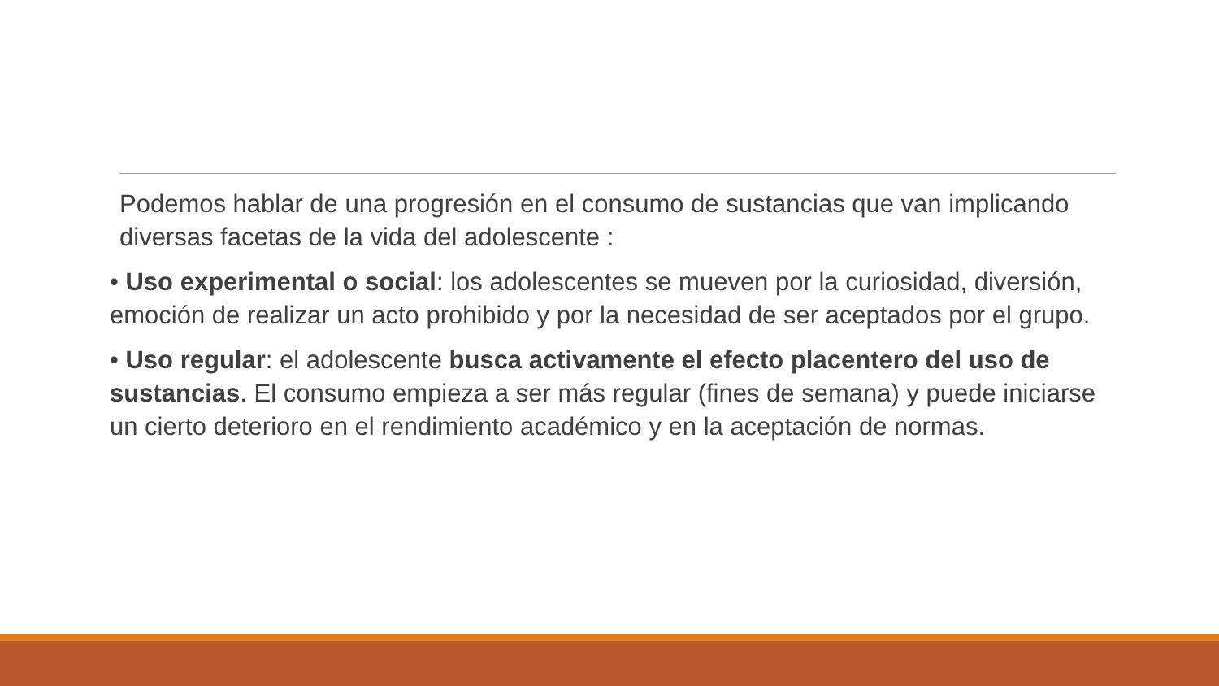Podemos hablar de una progresión en el consumo de sustancias que van implicando diversas facetas de la vida del adolescente :
• Uso experimental o social: los adolescentes se mueven por la curiosidad, diversión, emoción de realizar un acto prohibido y por la necesidad de ser aceptados por el grupo.
• Uso regular: el adolescente busca activamente el efecto placentero del uso de sustancias. El consumo empieza a ser más regular (fines de semana) y puede iniciarse un cierto deterioro en el rendimiento académico y en la aceptación de normas.